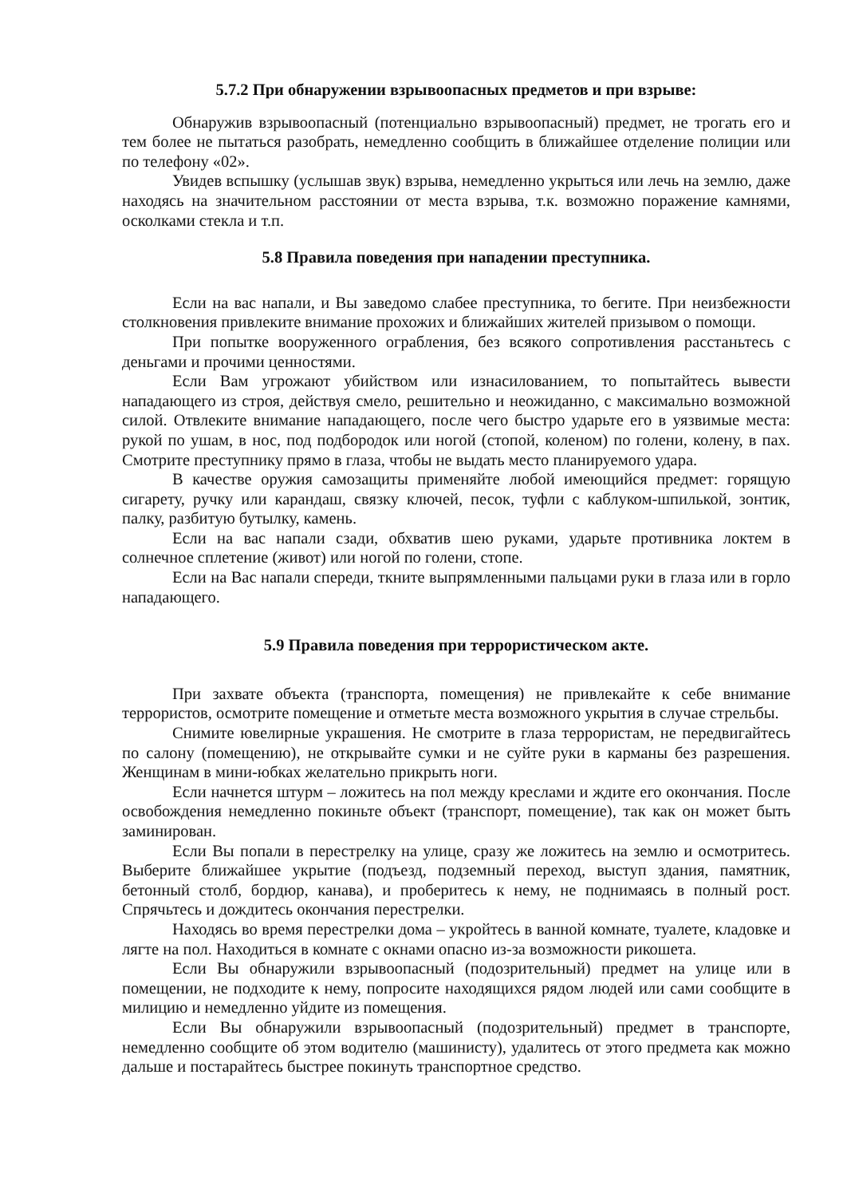5.7.2 При обнаружении взрывоопасных предметов и при взрыве:
Обнаружив взрывоопасный (потенциально взрывоопасный) предмет, не трогать его и тем более не пытаться разобрать, немедленно сообщить в ближайшее отделение полиции или по телефону «02».
Увидев вспышку (услышав звук) взрыва, немедленно укрыться или лечь на землю, даже находясь на значительном расстоянии от места взрыва, т.к. возможно поражение камнями, осколками стекла и т.п.
5.8 Правила поведения при нападении преступника.
Если на вас напали, и Вы заведомо слабее преступника, то бегите. При неизбежности столкновения привлеките внимание прохожих и ближайших жителей призывом о помощи.
При попытке вооруженного ограбления, без всякого сопротивления расстаньтесь с деньгами и прочими ценностями.
Если Вам угрожают убийством или изнасилованием, то попытайтесь вывести нападающего из строя, действуя смело, решительно и неожиданно, с максимально возможной силой. Отвлеките внимание нападающего, после чего быстро ударьте его в уязвимые места: рукой по ушам, в нос, под подбородок или ногой (стопой, коленом) по голени, колену, в пах. Смотрите преступнику прямо в глаза, чтобы не выдать место планируемого удара.
В качестве оружия самозащиты применяйте любой имеющийся предмет: горящую сигарету, ручку или карандаш, связку ключей, песок, туфли с каблуком-шпилькой, зонтик, палку, разбитую бутылку, камень.
Если на вас напали сзади, обхватив шею руками, ударьте противника локтем в солнечное сплетение (живот) или ногой по голени, стопе.
Если на Вас напали спереди, ткните выпрямленными пальцами руки в глаза или в горло нападающего.
5.9 Правила поведения при террористическом акте.
При захвате объекта (транспорта, помещения) не привлекайте к себе внимание террористов, осмотрите помещение и отметьте места возможного укрытия в случае стрельбы.
Снимите ювелирные украшения. Не смотрите в глаза террористам, не передвигайтесь по салону (помещению), не открывайте сумки и не суйте руки в карманы без разрешения. Женщинам в мини-юбках желательно прикрыть ноги.
Если начнется штурм – ложитесь на пол между креслами и ждите его окончания. После освобождения немедленно покиньте объект (транспорт, помещение), так как он может быть заминирован.
Если Вы попали в перестрелку на улице, сразу же ложитесь на землю и осмотритесь. Выберите ближайшее укрытие (подъезд, подземный переход, выступ здания, памятник, бетонный столб, бордюр, канава), и проберитесь к нему, не поднимаясь в полный рост. Спрячьтесь и дождитесь окончания перестрелки.
Находясь во время перестрелки дома – укройтесь в ванной комнате, туалете, кладовке и лягте на пол. Находиться в комнате с окнами опасно из-за возможности рикошета.
Если Вы обнаружили взрывоопасный (подозрительный) предмет на улице или в помещении, не подходите к нему, попросите находящихся рядом людей или сами сообщите в милицию и немедленно уйдите из помещения.
Если Вы обнаружили взрывоопасный (подозрительный) предмет в транспорте, немедленно сообщите об этом водителю (машинисту), удалитесь от этого предмета как можно дальше и постарайтесь быстрее покинуть транспортное средство.